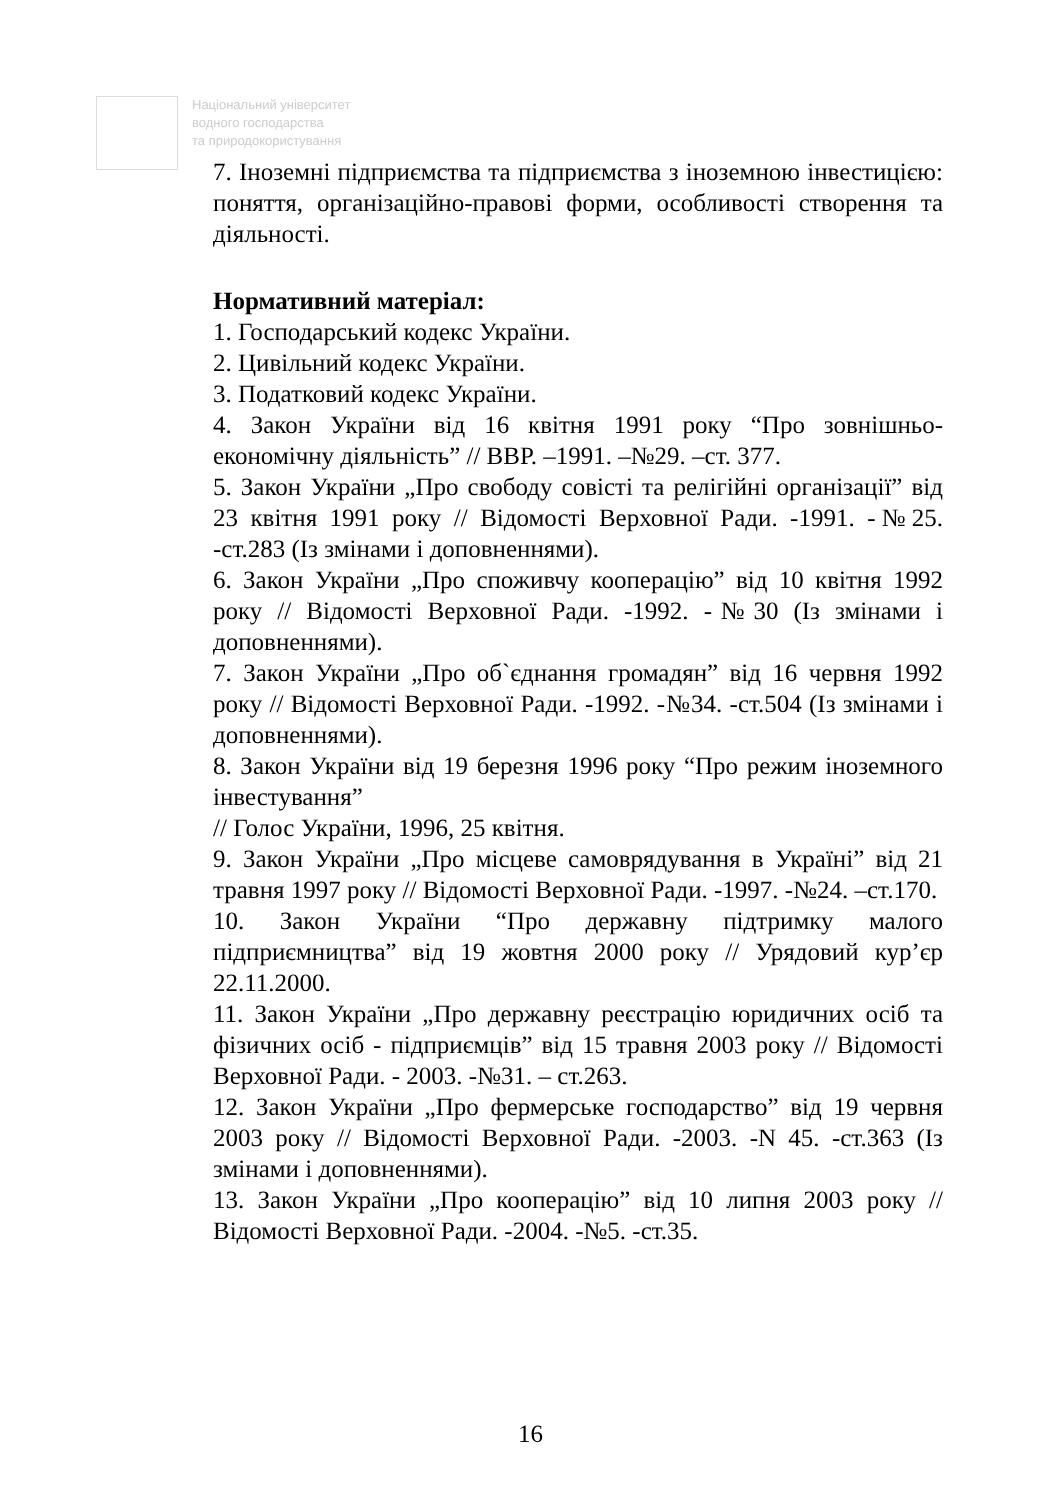Національний університет
водного господарства
та природокористування
7. Іноземні підприємства та підприємства з іноземною інвестицією: поняття, організаційно-правові форми, особливості створення та діяльності.
Нормативний матеріал:
1. Господарський кодекс України.
2. Цивільний кодекс України.
3. Податковий кодекс України.
4. Закон України від 16 квітня 1991 року “Про зовнішньо-економічну діяльність” // ВВР. –1991. –№29. –ст. 377.
5. Закон України „Про свободу совісті та релігійні організації” від 23 квітня 1991 року // Відомості Верховної Ради. -1991. -№25. -ст.283 (Із змінами і доповненнями).
6. Закон України „Про споживчу кооперацію” від 10 квітня 1992 року // Відомості Верховної Ради. -1992. -№30 (Із змінами і доповненнями).
7. Закон України „Про об`єднання громадян” від 16 червня 1992 року // Відомості Верховної Ради. -1992. -№34. -ст.504 (Із змінами і доповненнями).
8. Закон України від 19 березня 1996 року “Про режим іноземного інвестування”
// Голос України, 1996, 25 квітня.
9. Закон України „Про місцеве самоврядування в Україні” від 21 травня 1997 року // Відомості Верховної Ради. -1997. -№24. –ст.170.
10. Закон України “Про державну підтримку малого підприємництва” від 19 жовтня 2000 року // Урядовий кур’єр 22.11.2000.
11. Закон України „Про державну реєстрацію юридичних осіб та фізичних осіб - підприємців” від 15 травня 2003 року // Відомості Верховної Ради. - 2003. -№31. – ст.263.
12. Закон України „Про фермерське господарство” від 19 червня 2003 року // Відомості Верховної Ради. -2003. -N 45. -ст.363 (Із змінами і доповненнями).
13. Закон України „Про кооперацію” від 10 липня 2003 року // Відомості Верховної Ради. -2004. -№5. -ст.35.
16